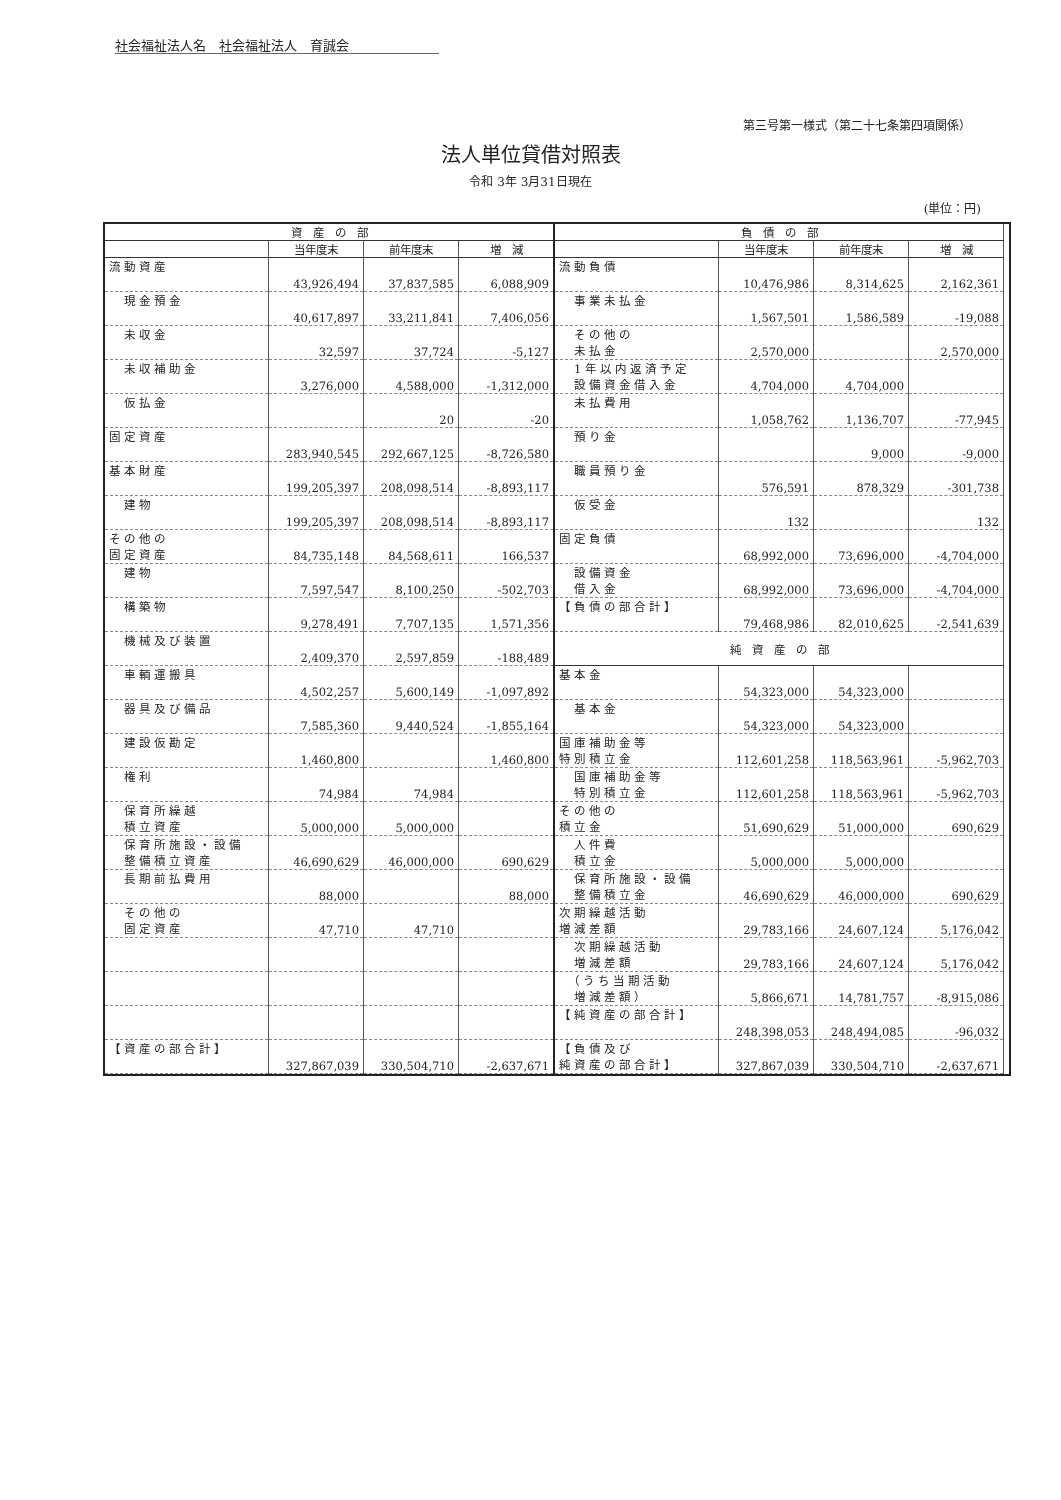社会福祉法人名　社会福祉法人　育誠会
第三号第一様式（第二十七条第四項関係）
法人単位貸借対照表
令和 3年 3月31日現在
(単位：円)
| 資 産 の 部 | | | |
| --- | --- | --- | --- |
| | 当年度末 | 前年度末 | 増 減 |
| 流動資産 | 43,926,494 | 37,837,585 | 6,088,909 |
| 現金預金 | 40,617,897 | 33,211,841 | 7,406,056 |
| 未収金 | 32,597 | 37,724 | -5,127 |
| 未収補助金 | 3,276,000 | 4,588,000 | -1,312,000 |
| 仮払金 | | 20 | -20 |
| 固定資産 | 283,940,545 | 292,667,125 | -8,726,580 |
| 基本財産 | 199,205,397 | 208,098,514 | -8,893,117 |
| 建物 | 199,205,397 | 208,098,514 | -8,893,117 |
| その他の 固定資産 | 84,735,148 | 84,568,611 | 166,537 |
| 建物 | 7,597,547 | 8,100,250 | -502,703 |
| 構築物 | 9,278,491 | 7,707,135 | 1,571,356 |
| 機械及び装置 | 2,409,370 | 2,597,859 | -188,489 |
| 車輌運搬具 | 4,502,257 | 5,600,149 | -1,097,892 |
| 器具及び備品 | 7,585,360 | 9,440,524 | -1,855,164 |
| 建設仮勘定 | 1,460,800 | | 1,460,800 |
| 権利 | 74,984 | 74,984 | |
| 保育所繰越 積立資産 | 5,000,000 | 5,000,000 | |
| 保育所施設・設備 整備積立資産 | 46,690,629 | 46,000,000 | 690,629 |
| 長期前払費用 | 88,000 | | 88,000 |
| その他の 固定資産 | 47,710 | 47,710 | |
| 【資産の部合計】 | 327,867,039 | 330,504,710 | -2,637,671 |
| 負 債 の 部 | | | |
| --- | --- | --- | --- |
| | 当年度末 | 前年度末 | 増 減 |
| 流動負債 | 10,476,986 | 8,314,625 | 2,162,361 |
| 事業未払金 | 1,567,501 | 1,586,589 | -19,088 |
| その他の 未払金 | 2,570,000 | | 2,570,000 |
| 1年以内返済予定 設備資金借入金 | 4,704,000 | 4,704,000 | |
| 未払費用 | 1,058,762 | 1,136,707 | -77,945 |
| 預り金 | | 9,000 | -9,000 |
| 職員預り金 | 576,591 | 878,329 | -301,738 |
| 仮受金 | 132 | | 132 |
| 固定負債 | 68,992,000 | 73,696,000 | -4,704,000 |
| 設備資金 借入金 | 68,992,000 | 73,696,000 | -4,704,000 |
| 【負債の部合計】 | 79,468,986 | 82,010,625 | -2,541,639 |
| 純 資 産 の 部 | | | |
| 基本金 | 54,323,000 | 54,323,000 | |
| 基本金 | 54,323,000 | 54,323,000 | |
| 国庫補助金等 特別積立金 | 112,601,258 | 118,563,961 | -5,962,703 |
| 国庫補助金等 特別積立金 | 112,601,258 | 118,563,961 | -5,962,703 |
| その他の 積立金 | 51,690,629 | 51,000,000 | 690,629 |
| 人件費 積立金 | 5,000,000 | 5,000,000 | |
| 保育所施設・設備 整備積立金 | 46,690,629 | 46,000,000 | 690,629 |
| 次期繰越活動 増減差額 | 29,783,166 | 24,607,124 | 5,176,042 |
| 次期繰越活動 増減差額 | 29,783,166 | 24,607,124 | 5,176,042 |
| （うち当期活動 増減差額） | 5,866,671 | 14,781,757 | -8,915,086 |
| 【純資産の部合計】 | 248,398,053 | 248,494,085 | -96,032 |
| 【負債及び 純資産の部合計】 | 327,867,039 | 330,504,710 | -2,637,671 |